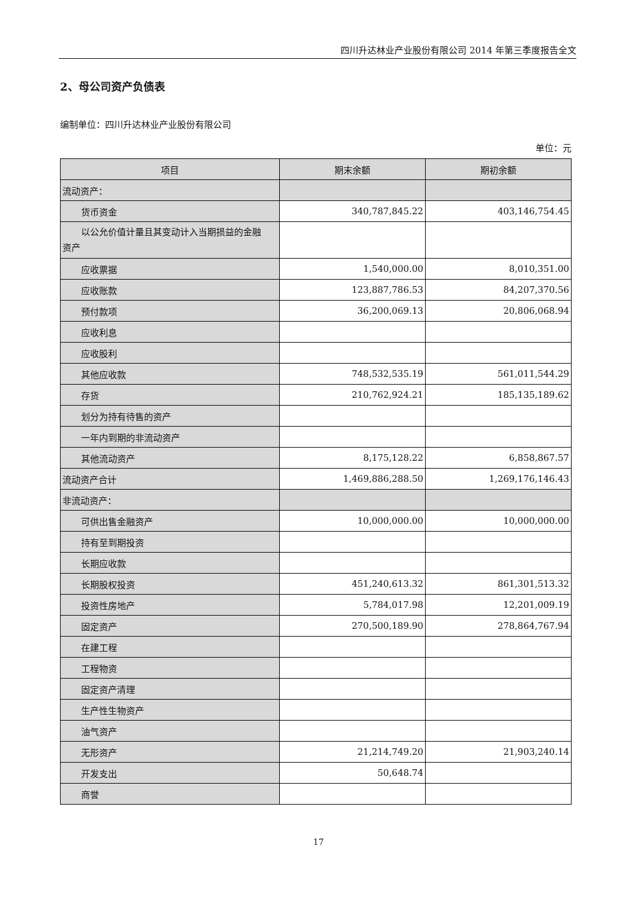四川升达林业产业股份有限公司 2014 年第三季度报告全文
2、母公司资产负债表
编制单位：四川升达林业产业股份有限公司
单位：元
| 项目 | 期末余额 | 期初余额 |
| --- | --- | --- |
| 流动资产： | | |
| 货币资金 | 340,787,845.22 | 403,146,754.45 |
| 以公允价值计量且其变动计入当期损益的金融 资产 | | |
| 应收票据 | 1,540,000.00 | 8,010,351.00 |
| 应收账款 | 123,887,786.53 | 84,207,370.56 |
| 预付款项 | 36,200,069.13 | 20,806,068.94 |
| 应收利息 | | |
| 应收股利 | | |
| 其他应收款 | 748,532,535.19 | 561,011,544.29 |
| 存货 | 210,762,924.21 | 185,135,189.62 |
| 划分为持有待售的资产 | | |
| 一年内到期的非流动资产 | | |
| 其他流动资产 | 8,175,128.22 | 6,858,867.57 |
| 流动资产合计 | 1,469,886,288.50 | 1,269,176,146.43 |
| 非流动资产： | | |
| 可供出售金融资产 | 10,000,000.00 | 10,000,000.00 |
| 持有至到期投资 | | |
| 长期应收款 | | |
| 长期股权投资 | 451,240,613.32 | 861,301,513.32 |
| 投资性房地产 | 5,784,017.98 | 12,201,009.19 |
| 固定资产 | 270,500,189.90 | 278,864,767.94 |
| 在建工程 | | |
| 工程物资 | | |
| 固定资产清理 | | |
| 生产性生物资产 | | |
| 油气资产 | | |
| 无形资产 | 21,214,749.20 | 21,903,240.14 |
| 开发支出 | 50,648.74 | |
| 商誉 | | |
17